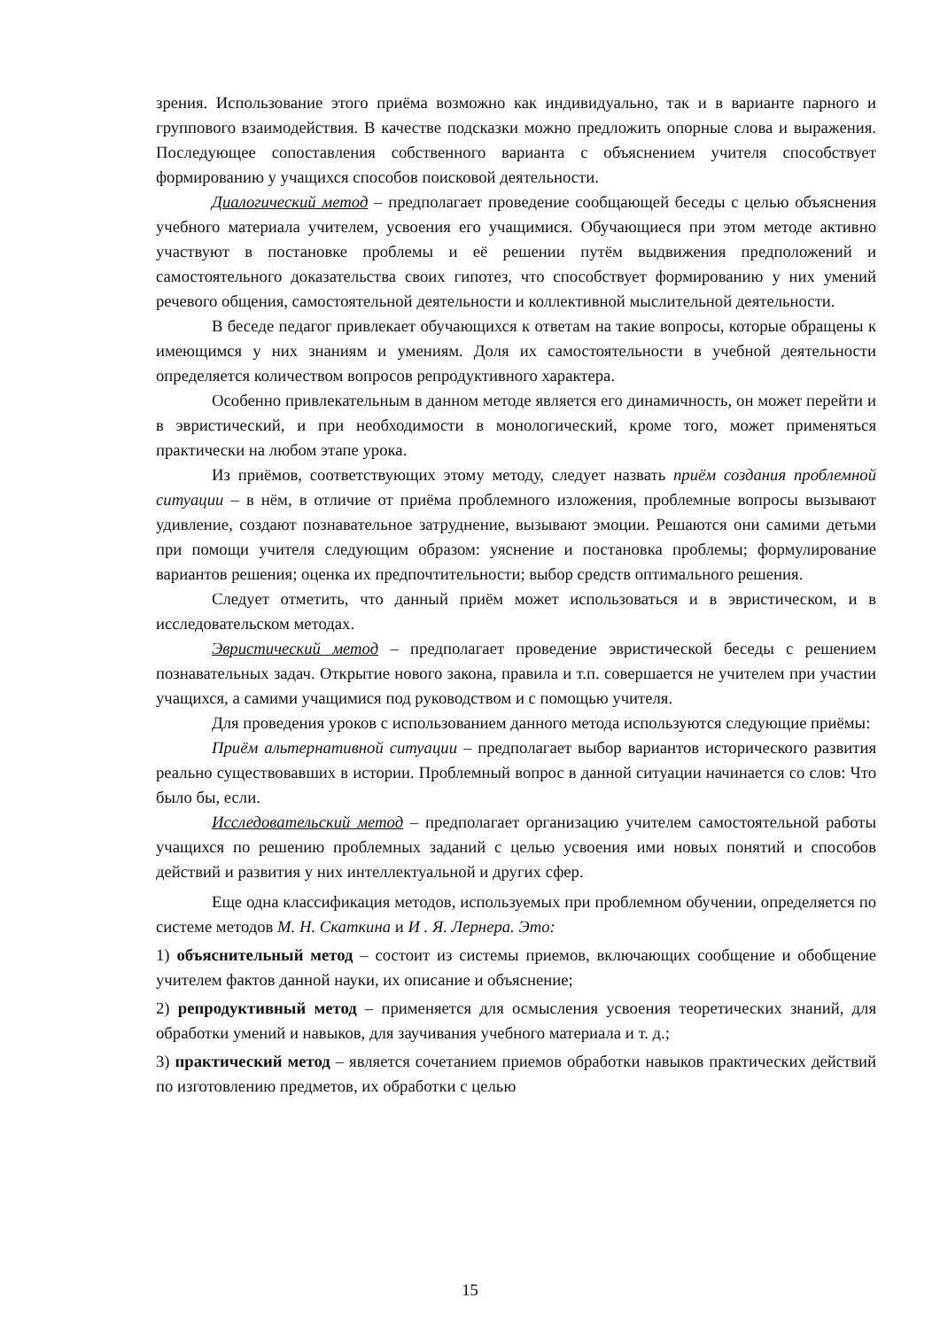зрения. Использование этого приёма возможно как индивидуально, так и в варианте парного и группового взаимодействия. В качестве подсказки можно предложить опорные слова и выражения. Последующее сопоставления собственного варианта с объяснением учителя способствует формированию у учащихся способов поисковой деятельности.
Диалогический метод – предполагает проведение сообщающей беседы с целью объяснения учебного материала учителем, усвоения его учащимися. Обучающиеся при этом методе активно участвуют в постановке проблемы и её решении путём выдвижения предположений и самостоятельного доказательства своих гипотез, что способствует формированию у них умений речевого общения, самостоятельной деятельности и коллективной мыслительной деятельности.
В беседе педагог привлекает обучающихся к ответам на такие вопросы, которые обращены к имеющимся у них знаниям и умениям. Доля их самостоятельности в учебной деятельности определяется количеством вопросов репродуктивного характера.
Особенно привлекательным в данном методе является его динамичность, он может перейти и в эвристический, и при необходимости в монологический, кроме того, может применяться практически на любом этапе урока.
Из приёмов, соответствующих этому методу, следует назвать приём создания проблемной ситуации – в нём, в отличие от приёма проблемного изложения, проблемные вопросы вызывают удивление, создают познавательное затруднение, вызывают эмоции. Решаются они самими детьми при помощи учителя следующим образом: уяснение и постановка проблемы; формулирование вариантов решения; оценка их предпочтительности; выбор средств оптимального решения.
Следует отметить, что данный приём может использоваться и в эвристическом, и в исследовательском методах.
Эвристический метод – предполагает проведение эвристической беседы с решением познавательных задач. Открытие нового закона, правила и т.п. совершается не учителем при участии учащихся, а самими учащимися под руководством и с помощью учителя.
Для проведения уроков с использованием данного метода используются следующие приёмы:
Приём альтернативной ситуации – предполагает выбор вариантов исторического развития реально существовавших в истории. Проблемный вопрос в данной ситуации начинается со слов: Что было бы, если.
Исследовательский метод – предполагает организацию учителем самостоятельной работы учащихся по решению проблемных заданий с целью усвоения ими новых понятий и способов действий и развития у них интеллектуальной и других сфер.
Еще одна классификация методов, используемых при проблемном обучении, определяется по системе методов М. Н. Скаткина и И . Я. Лернера. Это:
1) объяснительный метод – состоит из системы приемов, включающих сообщение и обобщение учителем фактов данной науки, их описание и объяснение;
2) репродуктивный метод – применяется для осмысления усвоения теоретических знаний, для обработки умений и навыков, для заучивания учебного материала и т. д.;
3) практический метод – является сочетанием приемов обработки навыков практических действий по изготовлению предметов, их обработки с целью
15